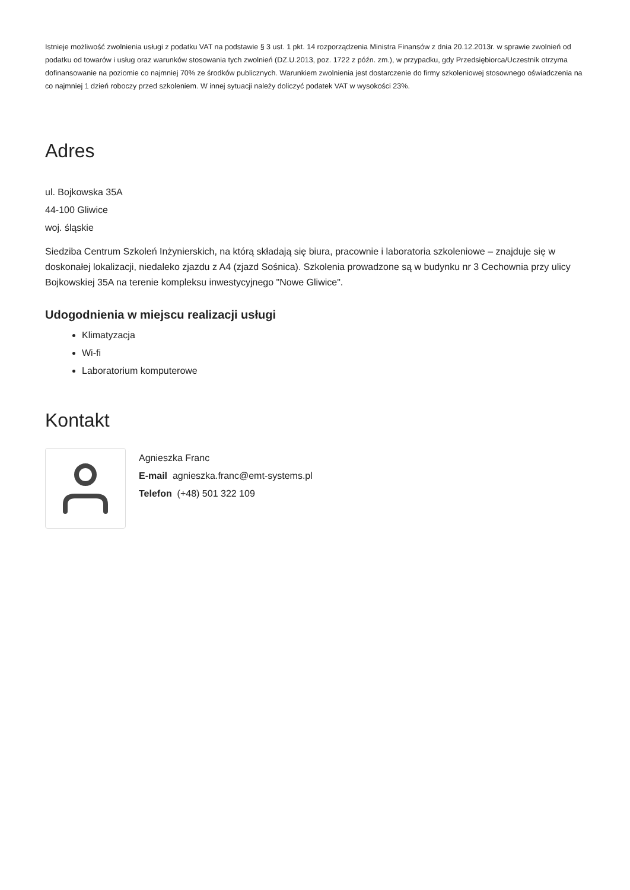Istnieje możliwość zwolnienia usługi z podatku VAT na podstawie § 3 ust. 1 pkt. 14 rozporządzenia Ministra Finansów z dnia 20.12.2013r. w sprawie zwolnień od podatku od towarów i usług oraz warunków stosowania tych zwolnień (DZ.U.2013, poz. 1722 z późn. zm.), w przypadku, gdy Przedsiębiorca/Uczestnik otrzyma dofinansowanie na poziomie co najmniej 70% ze środków publicznych. Warunkiem zwolnienia jest dostarczenie do firmy szkoleniowej stosownego oświadczenia na co najmniej 1 dzień roboczy przed szkoleniem. W innej sytuacji należy doliczyć podatek VAT w wysokości 23%.
Adres
ul. Bojkowska 35A
44-100 Gliwice
woj. śląskie
Siedziba Centrum Szkoleń Inżynierskich, na którą składają się biura, pracownie i laboratoria szkoleniowe – znajduje się w doskonałej lokalizacji, niedaleko zjazdu z A4 (zjazd Sośnica). Szkolenia prowadzone są w budynku nr 3 Cechownia przy ulicy Bojkowskiej 35A na terenie kompleksu inwestycyjnego "Nowe Gliwice".
Udogodnienia w miejscu realizacji usługi
Klimatyzacja
Wi-fi
Laboratorium komputerowe
Kontakt
Agnieszka Franc
E-mail agnieszka.franc@emt-systems.pl
Telefon (+48) 501 322 109